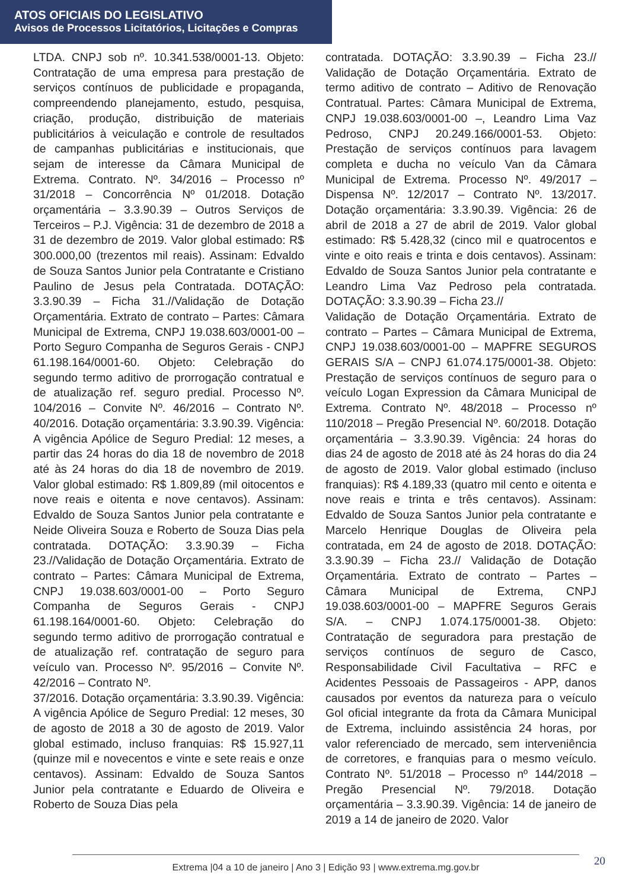ATOS OFICIAIS DO LEGISLATIVO
Avisos de Processos Licitatórios, Licitações e Compras
LTDA. CNPJ sob nº. 10.341.538/0001-13. Objeto: Contratação de uma empresa para prestação de serviços contínuos de publicidade e propaganda, compreendendo planejamento, estudo, pesquisa, criação, produção, distribuição de materiais publicitários à veiculação e controle de resultados de campanhas publicitárias e institucionais, que sejam de interesse da Câmara Municipal de Extrema. Contrato. Nº. 34/2016 – Processo nº 31/2018 – Concorrência Nº 01/2018. Dotação orçamentária – 3.3.90.39 – Outros Serviços de Terceiros – P.J. Vigência: 31 de dezembro de 2018 a 31 de dezembro de 2019. Valor global estimado: R$ 300.000,00 (trezentos mil reais). Assinam: Edvaldo de Souza Santos Junior pela Contratante e Cristiano Paulino de Jesus pela Contratada. DOTAÇÃO: 3.3.90.39 – Ficha 31.//Validação de Dotação Orçamentária. Extrato de contrato – Partes: Câmara Municipal de Extrema, CNPJ 19.038.603/0001-00 – Porto Seguro Companha de Seguros Gerais - CNPJ 61.198.164/0001-60. Objeto: Celebração do segundo termo aditivo de prorrogação contratual e de atualização ref. seguro predial. Processo Nº. 104/2016 – Convite Nº. 46/2016 – Contrato Nº. 40/2016. Dotação orçamentária: 3.3.90.39. Vigência: A vigência Apólice de Seguro Predial: 12 meses, a partir das 24 horas do dia 18 de novembro de 2018 até às 24 horas do dia 18 de novembro de 2019. Valor global estimado: R$ 1.809,89 (mil oitocentos e nove reais e oitenta e nove centavos). Assinam: Edvaldo de Souza Santos Junior pela contratante e Neide Oliveira Souza e Roberto de Souza Dias pela contratada. DOTAÇÃO: 3.3.90.39 – Ficha 23.//Validação de Dotação Orçamentária. Extrato de contrato – Partes: Câmara Municipal de Extrema, CNPJ 19.038.603/0001-00 – Porto Seguro Companha de Seguros Gerais - CNPJ 61.198.164/0001-60. Objeto: Celebração do segundo termo aditivo de prorrogação contratual e de atualização ref. contratação de seguro para veículo van. Processo Nº. 95/2016 – Convite Nº. 42/2016 – Contrato Nº.
37/2016. Dotação orçamentária: 3.3.90.39. Vigência: A vigência Apólice de Seguro Predial: 12 meses, 30 de agosto de 2018 a 30 de agosto de 2019. Valor global estimado, incluso franquias: R$ 15.927,11 (quinze mil e novecentos e vinte e sete reais e onze centavos). Assinam: Edvaldo de Souza Santos Junior pela contratante e Eduardo de Oliveira e Roberto de Souza Dias pela
contratada. DOTAÇÃO: 3.3.90.39 – Ficha 23.// Validação de Dotação Orçamentária. Extrato de termo aditivo de contrato – Aditivo de Renovação Contratual. Partes: Câmara Municipal de Extrema, CNPJ 19.038.603/0001-00 –, Leandro Lima Vaz Pedroso, CNPJ 20.249.166/0001-53. Objeto: Prestação de serviços contínuos para lavagem completa e ducha no veículo Van da Câmara Municipal de Extrema. Processo Nº. 49/2017 – Dispensa Nº. 12/2017 – Contrato Nº. 13/2017. Dotação orçamentária: 3.3.90.39. Vigência: 26 de abril de 2018 a 27 de abril de 2019. Valor global estimado: R$ 5.428,32 (cinco mil e quatrocentos e vinte e oito reais e trinta e dois centavos). Assinam: Edvaldo de Souza Santos Junior pela contratante e Leandro Lima Vaz Pedroso pela contratada. DOTAÇÃO: 3.3.90.39 – Ficha 23.//
Validação de Dotação Orçamentária. Extrato de contrato – Partes – Câmara Municipal de Extrema, CNPJ 19.038.603/0001-00 – MAPFRE SEGUROS GERAIS S/A – CNPJ 61.074.175/0001-38. Objeto: Prestação de serviços contínuos de seguro para o veículo Logan Expression da Câmara Municipal de Extrema. Contrato Nº. 48/2018 – Processo nº 110/2018 – Pregão Presencial Nº. 60/2018. Dotação orçamentária – 3.3.90.39. Vigência: 24 horas do dias 24 de agosto de 2018 até às 24 horas do dia 24 de agosto de 2019. Valor global estimado (incluso franquias): R$ 4.189,33 (quatro mil cento e oitenta e nove reais e trinta e três centavos). Assinam: Edvaldo de Souza Santos Junior pela contratante e Marcelo Henrique Douglas de Oliveira pela contratada, em 24 de agosto de 2018. DOTAÇÃO: 3.3.90.39 – Ficha 23.// Validação de Dotação Orçamentária. Extrato de contrato – Partes – Câmara Municipal de Extrema, CNPJ 19.038.603/0001-00 – MAPFRE Seguros Gerais S/A. – CNPJ 1.074.175/0001-38. Objeto: Contratação de seguradora para prestação de serviços contínuos de seguro de Casco, Responsabilidade Civil Facultativa – RFC e Acidentes Pessoais de Passageiros - APP, danos causados por eventos da natureza para o veículo Gol oficial integrante da frota da Câmara Municipal de Extrema, incluindo assistência 24 horas, por valor referenciado de mercado, sem interveniência de corretores, e franquias para o mesmo veículo. Contrato Nº. 51/2018 – Processo nº 144/2018 – Pregão Presencial Nº. 79/2018. Dotação orçamentária – 3.3.90.39. Vigência: 14 de janeiro de 2019 a 14 de janeiro de 2020. Valor
Extrema |04 a 10 de janeiro | Ano 3 | Edição 93 | www.extrema.mg.gov.br 20